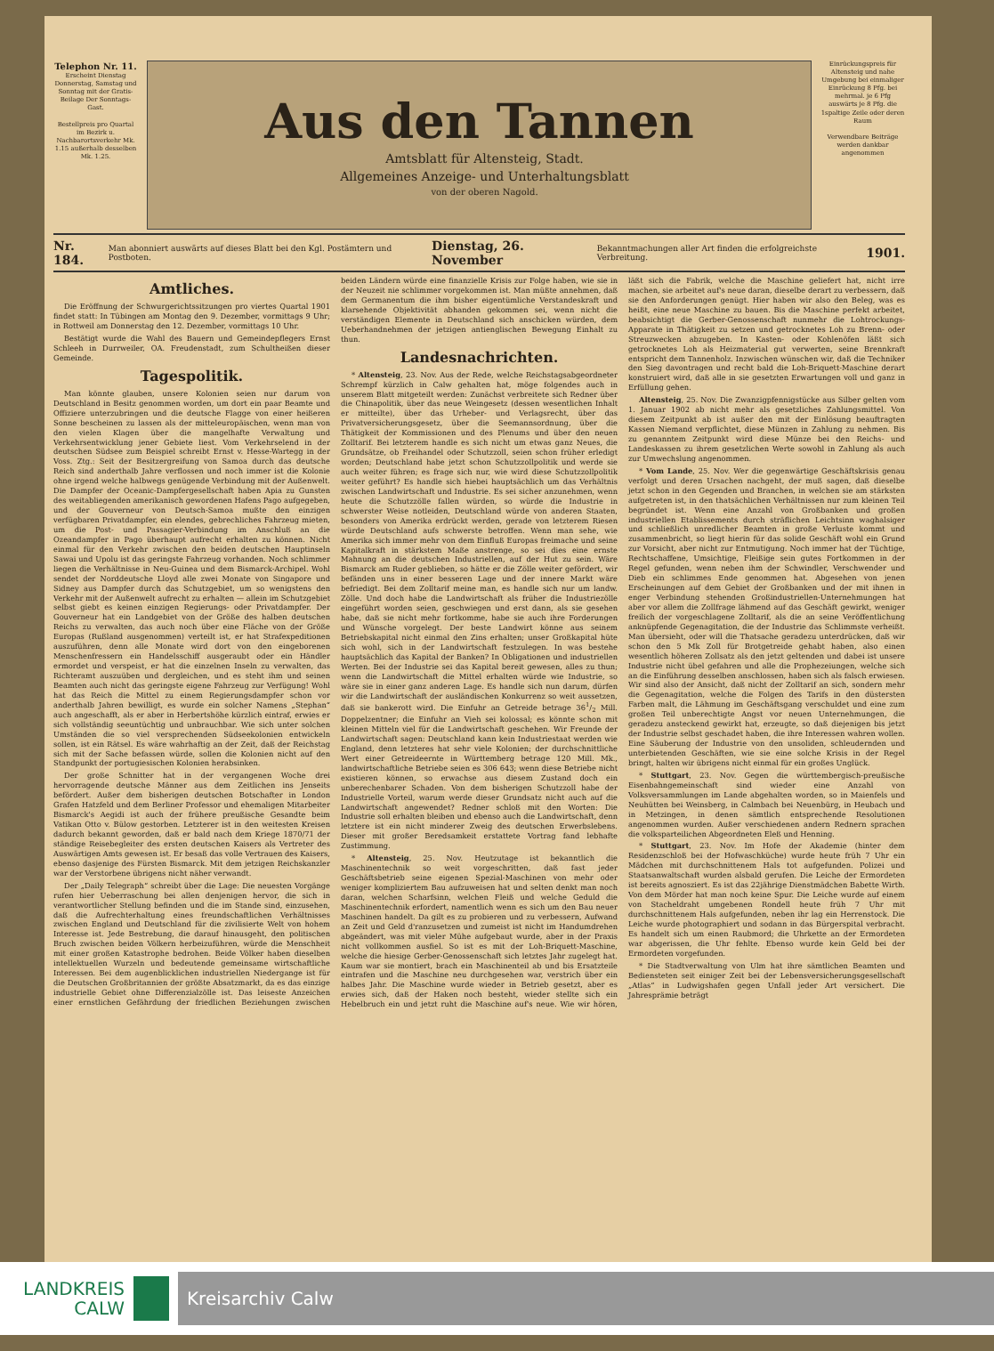Telephon Nr. 11.
Erscheint Dienstag Donnerstag, Samstag und Sonntag mit der Gratis-Beilage Der Sonntags-Gast.
Bestellpreis pro Quartal im Bezirk u. Nachbarortsverkehr Mk. 1.15 außerhalb desselben Mk. 1.25.
Aus den Tannen
Amtsblatt für Altensteig, Stadt.
Allgemeines Anzeige- und Unterhaltungsblatt
von der oberen Nagold.
Einrückungspreis für Altensteig und nahe Umgebung bei einmaliger Einrückung 8 Pfg. bei mehrmal. je 6 Pfg auswärts je 8 Pfg. die 1spaltige Zeile oder deren Raum
Verwendbare Beiträge werden dankbar angenommen
Nr. 184. Man abonniert auswärts auf dieses Blatt bei den Kgl. Postämtern und Postboten. Dienstag, 26. November Bekanntmachungen aller Art finden die erfolgreichste Verbreitung. 1901.
Amtliches.
Die Eröffnung der Schwurgerichtssitzungen pro viertes Quartal 1901 findet statt: In Tübingen am Montag den 9. Dezember, vormittags 9 Uhr; in Rottweil am Donnerstag den 12. Dezember, vormittags 10 Uhr.
Bestätigt wurde die Wahl des Bauern und Gemeindepflegers Ernst Schleeh in Durrweiler, OA. Freudenstadt, zum Schultheißen dieser Gemeinde.
Tagespolitik.
Man könnte glauben, unsere Kolonien seien nur darum von Deutschland in Besitz genommen worden, um dort ein paar Beamte und Offiziere unterzubringen und die deutsche Flagge von einer heißeren Sonne bescheinen zu lassen als der mitteleuropäischen, wenn man von den vielen Klagen über die mangelhafte Verwaltung und Verkehrsentwicklung jener Gebiete liest. Vom Verkehrselend in der deutschen Südsee zum Beispiel schreibt Ernst v. Hesse-Wartegg in der Voss. Ztg.: Seit der Besitzergreifung von Samoa durch das deutsche Reich sind anderthalb Jahre verflossen und noch immer ist die Kolonie ohne irgend welche halbwegs genügende Verbindung mit der Außenwelt. Die Dampfer der Oceanic-Dampfergesellschaft haben Apia zu Gunsten des weitabliegenden amerikanisch gewordenen Hafens Pago aufgegeben, und der Gouverneur von Deutsch-Samoa mußte den einzigen verfügbaren Privatdampfer, ein elendes, gebrechliches Fahrzeug mieten, um die Post- und Passagier-Verbindung im Anschluß an die Ozeandampfer in Pago überhaupt aufrecht erhalten zu können. Nicht einmal für den Verkehr zwischen den beiden deutschen Hauptinseln Sawai und Upolu ist das geringste Fahrzeug vorhanden. Noch schlimmer liegen die Verhältnisse in Neu-Guinea und dem Bismarck-Archipel. Wohl sendet der Norddeutsche Lloyd alle zwei Monate von Singapore und Sidney aus Dampfer durch das Schutzgebiet, um so wenigstens den Verkehr mit der Außenwelt aufrecht zu erhalten — allein im Schutzgebiet selbst giebt es keinen einzigen Regierungs- oder Privatdampfer. Der Gouverneur hat ein Landgebiet von der Größe des halben deutschen Reichs zu verwalten, das auch noch über eine Fläche von der Größe Europas (Rußland ausgenommen) verteilt ist, er hat Strafexpeditionen auszuführen, denn alle Monate wird dort von den eingeborenen Menschenfressern ein Handelsschiff ausgeraubt oder ein Händler ermordet und verspeist, er hat die einzelnen Inseln zu verwalten, das Richteramt auszuüben und dergleichen, und es steht ihm und seinen Beamten auch nicht das geringste eigene Fahrzeug zur Verfügung! Wohl hat das Reich die Mittel zu einem Regierungsdampfer schon vor anderthalb Jahren bewilligt, es wurde ein solcher Namens „Stephan“ auch angeschafft, als er aber in Herbertshöhe kürzlich eintraf, erwies er sich vollständig seeuntüchtig und unbrauchbar. Wie sich unter solchen Umständen die so viel versprechenden Südseekolonien entwickeln sollen, ist ein Rätsel. Es wäre wahrhaftig an der Zeit, daß der Reichstag sich mit der Sache befassen würde, sollen die Kolonien nicht auf den Standpunkt der portugiesischen Kolonien herabsinken.
Der große Schnitter hat in der vergangenen Woche drei hervorragende deutsche Männer aus dem Zeitlichen ins Jenseits befördert. Außer dem bisherigen deutschen Botschafter in London Grafen Hatzfeld und dem Berliner Professor und ehemaligen Mitarbeiter Bismarck's Aegidi ist auch der frühere preußische Gesandte beim Vatikan Otto v. Bülow gestorben. Letzterer ist in den weitesten Kreisen dadurch bekannt geworden, daß er bald nach dem Kriege 1870/71 der ständige Reisebegleiter des ersten deutschen Kaisers als Vertreter des Auswärtigen Amts gewesen ist. Er besaß das volle Vertrauen des Kaisers, ebenso dasjenige des Fürsten Bismarck. Mit dem jetzigen Reichskanzler war der Verstorbene übrigens nicht näher verwandt.
Der „Daily Telegraph“ schreibt über die Lage: Die neuesten Vorgänge rufen hier Ueberraschung bei allen denjenigen hervor, die sich in verantwortlicher Stellung befinden und die im Stande sind, einzusehen, daß die Aufrechterhaltung eines freundschaftlichen Verhältnisses zwischen England und Deutschland für die zivilisierte Welt von hohem Interesse ist. Jede Bestrebung, die darauf hinausgeht, den politischen Bruch zwischen beiden Völkern herbeizuführen, würde die Menschheit mit einer großen Katastrophe bedrohen. Beide Völker haben dieselben intellektuellen Wurzeln und bedeutende gemeinsame wirtschaftliche Interessen. Bei dem augenblicklichen industriellen Niedergange ist für die Deutschen Großbritannien der größte Absatzmarkt, da es das einzige industrielle Gebiet ohne Differenzialzölle ist. Das leiseste Anzeichen einer ernstlichen Gefährdung der friedlichen Beziehungen zwischen beiden Ländern würde eine finanzielle Krisis zur Folge haben, wie sie in der Neuzeit nie schlimmer vorgekommen ist. Man müßte annehmen, daß dem Germanentum die ihm bisher eigentümliche Verstandeskraft und klarsehende Objektivität abhanden gekommen sei, wenn nicht die verständigen Elemente in Deutschland sich anschicken würden, dem Ueberhandnehmen der jetzigen antienglischen Bewegung Einhalt zu thun.
Landesnachrichten.
* Altensteig, 23. Nov. Aus der Rede, welche Reichstagsabgeordneter Schrempf kürzlich in Calw gehalten hat, möge folgendes auch in unserem Blatt mitgeteilt werden: Zunächst verbreitete sich Redner über die Chinapolitik, über das neue Weingesetz (dessen wesentlichen Inhalt er mitteilte), über das Urheber- und Verlagsrecht, über das Privatversicherungsgesetz, über die Seemannsordnung, über die Thätigkeit der Kommissionen und des Plenums und über den neuen Zolltarif. Bei letzterem handle es sich nicht um etwas ganz Neues, die Grundsätze, ob Freihandel oder Schutzzoll, seien schon früher erledigt worden; Deutschland habe jetzt schon Schutzzollpolitik und werde sie auch weiter führen; es frage sich nur, wie wird diese Schutzzollpolitik weiter geführt? Es handle sich hiebei hauptsächlich um das Verhältnis zwischen Landwirtschaft und Industrie. Es sei sicher anzunehmen, wenn heute die Schutzzölle fallen würden, so würde die Industrie in schwerster Weise notleiden, Deutschland würde von anderen Staaten, besonders von Amerika erdrückt werden, gerade von letzterem Riesen würde Deutschland aufs schwerste betroffen. Wenn man sehe, wie Amerika sich immer mehr von dem Einfluß Europas freimache und seine Kapitalkraft in stärkstem Maße anstrenge, so sei dies eine ernste Mahnung an die deutschen Industriellen, auf der Hut zu sein. Wäre Bismarck am Ruder geblieben, so hätte er die Zölle weiter gefördert, wir befänden uns in einer besseren Lage und der innere Markt wäre befriedigt. Bei dem Zolltarif meine man, es handle sich nur um landw. Zölle. Und doch habe die Landwirtschaft als früher die Industriezölle eingeführt worden seien, geschwiegen und erst dann, als sie gesehen habe, daß sie nicht mehr fortkomme, habe sie auch ihre Forderungen und Wünsche vorgelegt. Der beste Landwirt könne aus seinem Betriebskapital nicht einmal den Zins erhalten; unser Großkapital hüte sich wohl, sich in der Landwirtschaft festzulegen. In was bestehe hauptsächlich das Kapital der Banken? In Obligationen und industriellen Werten. Bei der Industrie sei das Kapital bereit gewesen, alles zu thun; wenn die Landwirtschaft die Mittel erhalten würde wie Industrie, so wäre sie in einer ganz anderen Lage. Es handle sich nun darum, dürfen wir die Landwirtschaft der ausländischen Konkurrenz so weit aussetzen, daß sie bankerott wird. Die Einfuhr an Getreide betrage 361/2 Mill. Doppelzentner; die Einfuhr an Vieh sei kolossal; es könnte schon mit kleinen Mitteln viel für die Landwirtschaft geschehen. Wir Freunde der Landwirtschaft sagen: Deutschland kann kein Industriestaat werden wie England, denn letzteres hat sehr viele Kolonien; der durchschnittliche Wert einer Getreideernte in Württemberg betrage 120 Mill. Mk., landwirtschaftliche Betriebe seien es 306 643; wenn diese Betriebe nicht existieren können, so erwachse aus diesem Zustand doch ein unberechenbarer Schaden. Von dem bisherigen Schutzzoll habe der Industrielle Vorteil, warum werde dieser Grundsatz nicht auch auf die Landwirtschaft angewendet? Redner schloß mit den Worten: Die Industrie soll erhalten bleiben und ebenso auch die Landwirtschaft, denn letztere ist ein nicht minderer Zweig des deutschen Erwerbslebens. Dieser mit großer Beredsamkeit erstattete Vortrag fand lebhafte Zustimmung.
* Altensteig, 25. Nov. Heutzutage ist bekanntlich die Maschinentechnik so weit vorgeschritten, daß fast jeder Geschäftsbetrieb seine eigenen Spezial-Maschinen von mehr oder weniger kompliziertem Bau aufzuweisen hat und selten denkt man noch daran, welchen Scharfsinn, welchen Fleiß und welche Geduld die Maschinentechnik erfordert, namentlich wenn es sich um den Bau neuer Maschinen handelt. Da gilt es zu probieren und zu verbessern, Aufwand an Zeit und Geld d'ranzusetzen und zumeist ist nicht im Handumdrehen abgeändert, was mit vieler Mühe aufgebaut wurde, aber in der Praxis nicht vollkommen ausfiel. So ist es mit der Loh-Briquett-Maschine, welche die hiesige Gerber-Genossenschaft sich letztes Jahr zugelegt hat. Kaum war sie montiert, brach ein Maschinenteil ab und bis Ersatzteile eintrafen und die Maschine neu durchgesehen war, verstrich über ein halbes Jahr. Die Maschine wurde wieder in Betrieb gesetzt, aber es erwies sich, daß der Haken noch besteht, wieder stellte sich ein Hebelbruch ein und jetzt ruht die Maschine auf's neue. Wie wir hören, läßt sich die Fabrik, welche die Maschine geliefert hat, nicht irre machen, sie arbeitet auf's neue daran, dieselbe derart zu verbessern, daß sie den Anforderungen genügt. Hier haben wir also den Beleg, was es heißt, eine neue Maschine zu bauen. Bis die Maschine perfekt arbeitet, beabsichtigt die Gerber-Genossenschaft nunmehr die Lohtrockungs-Apparate in Thätigkeit zu setzen und getrocknetes Loh zu Brenn- oder Streuzwecken abzugeben. In Kasten- oder Kohlenöfen läßt sich getrocknetes Loh als Heizmaterial gut verwerten, seine Brennkraft entspricht dem Tannenholz. Inzwischen wünschen wir, daß die Techniker den Sieg davontragen und recht bald die Loh-Briquett-Maschine derart konstruiert wird, daß alle in sie gesetzten Erwartungen voll und ganz in Erfüllung gehen.
Altensteig, 25. Nov. Die Zwanzigpfennigstücke aus Silber gelten vom 1. Januar 1902 ab nicht mehr als gesetzliches Zahlungsmittel. Von diesem Zeitpunkt ab ist außer den mit der Einlösung beauftragten Kassen Niemand verpflichtet, diese Münzen in Zahlung zu nehmen. Bis zu genanntem Zeitpunkt wird diese Münze bei den Reichs- und Landeskassen zu ihrem gesetzlichen Werte sowohl in Zahlung als auch zur Umwechslung angenommen.
* Vom Lande, 25. Nov. Wer die gegenwärtige Geschäftskrisis genau verfolgt und deren Ursachen nachgeht, der muß sagen, daß dieselbe jetzt schon in den Gegenden und Branchen, in welchen sie am stärksten aufgetreten ist, in den thatsächlichen Verhältnissen nur zum kleinen Teil begründet ist. Wenn eine Anzahl von Großbanken und großen industriellen Etablissements durch sträflichen Leichtsinn waghalsiger und schließlich unredlicher Beamten in große Verluste kommt und zusammenbricht, so liegt hierin für das solide Geschäft wohl ein Grund zur Vorsicht, aber nicht zur Entmutigung. Noch immer hat der Tüchtige, Rechtschaffene, Umsichtige, Fleißige sein gutes Fortkommen in der Regel gefunden, wenn neben ihm der Schwindler, Verschwender und Dieb ein schlimmes Ende genommen hat. Abgesehen von jenen Erscheinungen auf dem Gebiet der Großbanken und der mit ihnen in enger Verbindung stehenden Großindustriellen-Unternehmungen hat aber vor allem die Zollfrage lähmend auf das Geschäft gewirkt, weniger freilich der vorgeschlagene Zolltarif, als die an seine Veröffentlichung anknüpfende Gegenagitation, die der Industrie das Schlimmste verheißt. Man übersieht, oder will die Thatsache geradezu unterdrücken, daß wir schon den 5 Mk Zoll für Brotgetreide gehabt haben, also einen wesentlich höheren Zollsatz als den jetzt geltenden und dabei ist unsere Industrie nicht übel gefahren und alle die Prophezeiungen, welche sich an die Einführung desselben anschlossen, haben sich als falsch erwiesen. Wir sind also der Ansicht, daß nicht der Zolltarif an sich, sondern mehr die Gegenagitation, welche die Folgen des Tarifs in den düstersten Farben malt, die Lähmung im Geschäftsgang verschuldet und eine zum großen Teil unberechtigte Angst vor neuen Unternehmungen, die geradezu ansteckend gewirkt hat, erzeugte, so daß diejenigen bis jetzt der Industrie selbst geschadet haben, die ihre Interessen wahren wollen. Eine Säuberung der Industrie von den unsoliden, schleudernden und unterbietenden Geschäften, wie sie eine solche Krisis in der Regel bringt, halten wir übrigens nicht einmal für ein großes Unglück.
* Stuttgart, 23. Nov. Gegen die württembergisch-preußische Eisenbahngemeinschaft sind wieder eine Anzahl von Volksversammlungen im Lande abgehalten worden, so in Maienfels und Neuhütten bei Weinsberg, in Calmbach bei Neuenbürg, in Heubach und in Metzingen, in denen sämtlich entsprechende Resolutionen angenommen wurden. Außer verschiedenen andern Rednern sprachen die volksparteilichen Abgeordneten Eleß und Henning.
* Stuttgart, 23. Nov. Im Hofe der Akademie (hinter dem Residenzschloß bei der Hofwaschküche) wurde heute früh 7 Uhr ein Mädchen mit durchschnittenem Hals tot aufgefunden. Polizei und Staatsanwaltschaft wurden alsbald gerufen. Die Leiche der Ermordeten ist bereits agnosziert. Es ist das 22jährige Dienstmädchen Babette Wirth. Von dem Mörder hat man noch keine Spur. Die Leiche wurde auf einem von Stacheldraht umgebenen Rondell heute früh 7 Uhr mit durchschnittenem Hals aufgefunden, neben ihr lag ein Herrenstock. Die Leiche wurde photographiert und sodann in das Bürgerspital verbracht. Es handelt sich um einen Raubmord; die Uhrkette an der Ermordeten war abgerissen, die Uhr fehlte. Ebenso wurde kein Geld bei der Ermordeten vorgefunden.
* Die Stadtverwaltung von Ulm hat ihre sämtlichen Beamten und Bediensteten seit einiger Zeit bei der Lebensversicherungsgesellschaft „Atlas“ in Ludwigshafen gegen Unfall jeder Art versichert. Die Jahresprämie beträgt
LANDKREIS
CALW
Kreisarchiv Calw